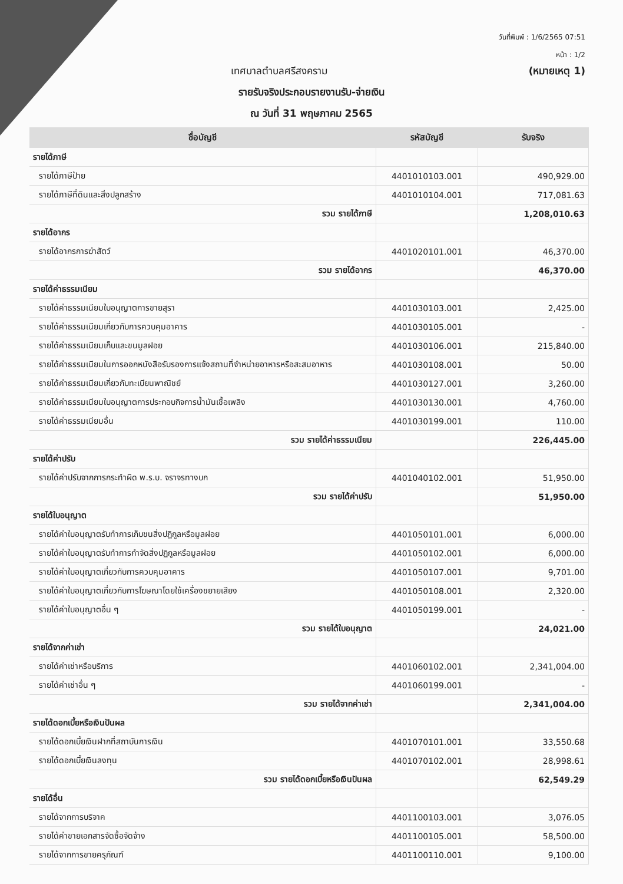วันที่พิมพ์ : 1/6/2565 07:51
หน้า : 1/2
เทศบาลตำบลศรีสงคราม (หมายเหตุ 1)
รายรับจริงประกอบรายงานรับ-จ่ายเงิน
ณ วันที่ 31 พฤษภาคม 2565
| ชื่อบัญชี | รหัสบัญชี | รับจริง |
| --- | --- | --- |
| รายได้ภาษี | | |
| รายได้ภาษีป้าย | 4401010103.001 | 490,929.00 |
| รายได้ภาษีที่ดินและสิ่งปลูกสร้าง | 4401010104.001 | 717,081.63 |
| รวม รายได้ภาษี | | 1,208,010.63 |
| รายได้อากร | | |
| รายได้อากรการฆ่าสัตว์ | 4401020101.001 | 46,370.00 |
| รวม รายได้อากร | | 46,370.00 |
| รายได้ค่าธรรมเนียม | | |
| รายได้ค่าธรรมเนียมใบอนุญาตการขายสุรา | 4401030103.001 | 2,425.00 |
| รายได้ค่าธรรมเนียมเกี่ยวกับการควบคุมอาคาร | 4401030105.001 | - |
| รายได้ค่าธรรมเนียมเก็บและขนมูลฝอย | 4401030106.001 | 215,840.00 |
| รายได้ค่าธรรมเนียมในการออกหนังสือรับรองการแจ้งสถานที่จำหน่ายอาหารหรือสะสมอาหาร | 4401030108.001 | 50.00 |
| รายได้ค่าธรรมเนียมเกี่ยวกับทะเบียนพาณิชย์ | 4401030127.001 | 3,260.00 |
| รายได้ค่าธรรมเนียมใบอนุญาตการประกอบกิจการน้ำมันเชื้อเพลิง | 4401030130.001 | 4,760.00 |
| รายได้ค่าธรรมเนียมอื่น | 4401030199.001 | 110.00 |
| รวม รายได้ค่าธรรมเนียม | | 226,445.00 |
| รายได้ค่าปรับ | | |
| รายได้ค่าปรับจากการกระทำผิด พ.ร.บ. จราจรทางบก | 4401040102.001 | 51,950.00 |
| รวม รายได้ค่าปรับ | | 51,950.00 |
| รายได้ใบอนุญาต | | |
| รายได้ค่าใบอนุญาตรับทำการเก็บขนสิ่งปฏิกูลหรือมูลฝอย | 4401050101.001 | 6,000.00 |
| รายได้ค่าใบอนุญาตรับทำการกำจัดสิ่งปฏิกูลหรือมูลฝอย | 4401050102.001 | 6,000.00 |
| รายได้ค่าใบอนุญาตเกี่ยวกับการควบคุมอาคาร | 4401050107.001 | 9,701.00 |
| รายได้ค่าใบอนุญาตเกี่ยวกับการโฆษณาโดยใช้เครื่องขยายเสียง | 4401050108.001 | 2,320.00 |
| รายได้ค่าใบอนุญาตอื่น ๆ | 4401050199.001 | - |
| รวม รายได้ใบอนุญาต | | 24,021.00 |
| รายได้จากค่าเช่า | | |
| รายได้ค่าเช่าหรือบริการ | 4401060102.001 | 2,341,004.00 |
| รายได้ค่าเช่าอื่น ๆ | 4401060199.001 | - |
| รวม รายได้จากค่าเช่า | | 2,341,004.00 |
| รายได้ดอกเบี้ยหรือเงินปันผล | | |
| รายได้ดอกเบี้ยเงินฝากที่สถาบันการเงิน | 4401070101.001 | 33,550.68 |
| รายได้ดอกเบี้ยเงินลงทุน | 4401070102.001 | 28,998.61 |
| รวม รายได้ดอกเบี้ยหรือเงินปันผล | | 62,549.29 |
| รายได้อื่น | | |
| รายได้จากการบริจาค | 4401100103.001 | 3,076.05 |
| รายได้ค่าขายเอกสารจัดซื้อจัดจ้าง | 4401100105.001 | 58,500.00 |
| รายได้จากการขายครุภัณฑ์ | 4401100110.001 | 9,100.00 |